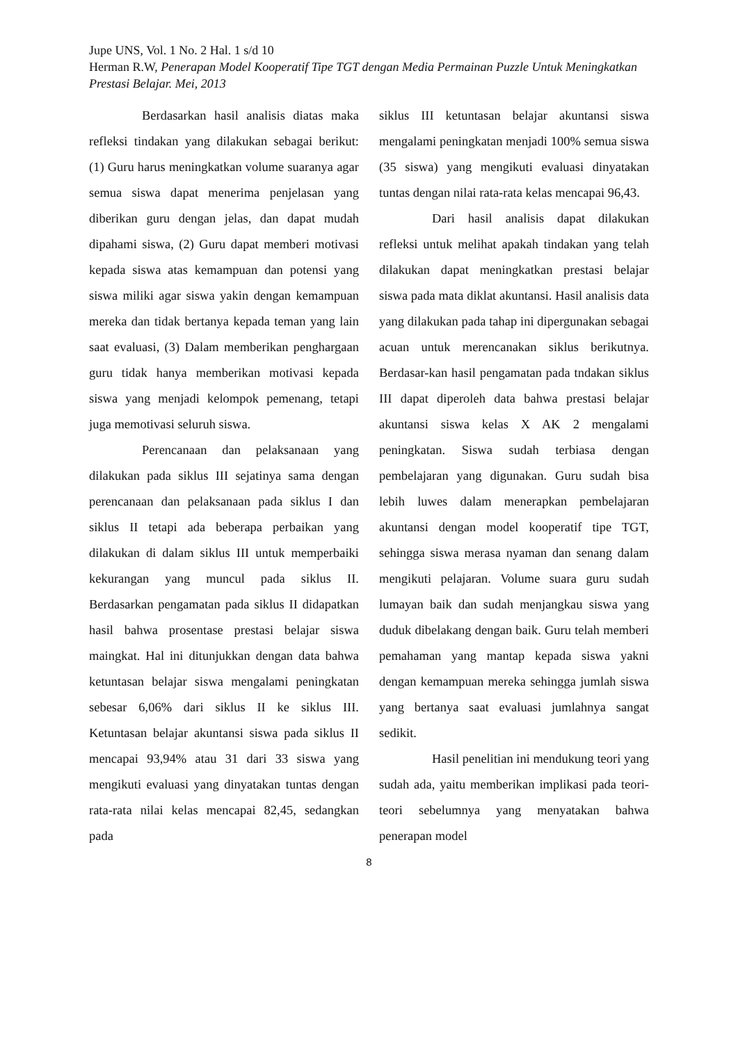Jupe UNS, Vol. 1 No. 2 Hal. 1 s/d 10
Herman R.W, Penerapan Model Kooperatif Tipe TGT dengan Media Permainan Puzzle Untuk Meningkatkan Prestasi Belajar. Mei, 2013
Berdasarkan hasil analisis diatas maka refleksi tindakan yang dilakukan sebagai berikut: (1) Guru harus meningkatkan volume suaranya agar semua siswa dapat menerima penjelasan yang diberikan guru dengan jelas, dan dapat mudah dipahami siswa, (2) Guru dapat memberi motivasi kepada siswa atas kemampuan dan potensi yang siswa miliki agar siswa yakin dengan kemampuan mereka dan tidak bertanya kepada teman yang lain saat evaluasi, (3) Dalam memberikan penghargaan guru tidak hanya memberikan motivasi kepada siswa yang menjadi kelompok pemenang, tetapi juga memotivasi seluruh siswa.
Perencanaan dan pelaksanaan yang dilakukan pada siklus III sejatinya sama dengan perencanaan dan pelaksanaan pada siklus I dan siklus II tetapi ada beberapa perbaikan yang dilakukan di dalam siklus III untuk memperbaiki kekurangan yang muncul pada siklus II. Berdasarkan pengamatan pada siklus II didapatkan hasil bahwa prosentase prestasi belajar siswa maingkat. Hal ini ditunjukkan dengan data bahwa ketuntasan belajar siswa mengalami peningkatan sebesar 6,06% dari siklus II ke siklus III. Ketuntasan belajar akuntansi siswa pada siklus II mencapai 93,94% atau 31 dari 33 siswa yang mengikuti evaluasi yang dinyatakan tuntas dengan rata-rata nilai kelas mencapai 82,45, sedangkan pada
siklus III ketuntasan belajar akuntansi siswa mengalami peningkatan menjadi 100% semua siswa (35 siswa) yang mengikuti evaluasi dinyatakan tuntas dengan nilai rata-rata kelas mencapai 96,43.
Dari hasil analisis dapat dilakukan refleksi untuk melihat apakah tindakan yang telah dilakukan dapat meningkatkan prestasi belajar siswa pada mata diklat akuntansi. Hasil analisis data yang dilakukan pada tahap ini dipergunakan sebagai acuan untuk merencanakan siklus berikutnya. Berdasar-kan hasil pengamatan pada tndakan siklus III dapat diperoleh data bahwa prestasi belajar akuntansi siswa kelas X AK 2 mengalami peningkatan. Siswa sudah terbiasa dengan pembelajaran yang digunakan. Guru sudah bisa lebih luwes dalam menerapkan pembelajaran akuntansi dengan model kooperatif tipe TGT, sehingga siswa merasa nyaman dan senang dalam mengikuti pelajaran. Volume suara guru sudah lumayan baik dan sudah menjangkau siswa yang duduk dibelakang dengan baik. Guru telah memberi pemahaman yang mantap kepada siswa yakni dengan kemampuan mereka sehingga jumlah siswa yang bertanya saat evaluasi jumlahnya sangat sedikit.
Hasil penelitian ini mendukung teori yang sudah ada, yaitu memberikan implikasi pada teori-teori sebelumnya yang menyatakan bahwa penerapan model
8